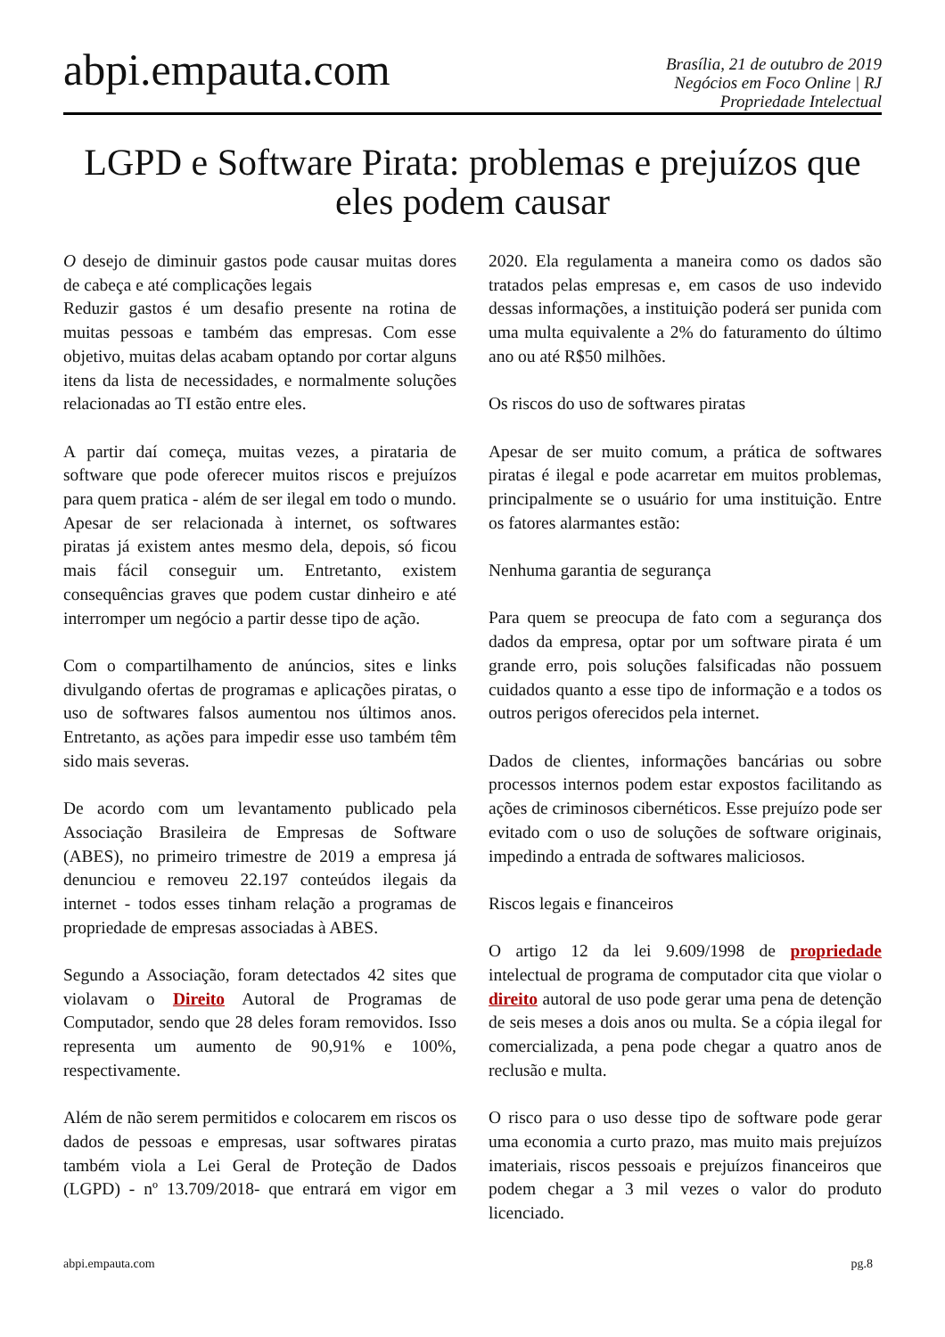abpi.empauta.com
Brasília, 21 de outubro de 2019
Negócios em Foco Online | RJ
Propriedade Intelectual
LGPD e Software Pirata: problemas e prejuízos que eles podem causar
O desejo de diminuir gastos pode causar muitas dores de cabeça e até complicações legais
Reduzir gastos é um desafio presente na rotina de muitas pessoas e também das empresas. Com esse objetivo, muitas delas acabam optando por cortar alguns itens da lista de necessidades, e normalmente soluções relacionadas ao TI estão entre eles.
A partir daí começa, muitas vezes, a pirataria de software que pode oferecer muitos riscos e prejuízos para quem pratica - além de ser ilegal em todo o mundo. Apesar de ser relacionada à internet, os softwares piratas já existem antes mesmo dela, depois, só ficou mais fácil conseguir um. Entretanto, existem consequências graves que podem custar dinheiro e até interromper um negócio a partir desse tipo de ação.
Com o compartilhamento de anúncios, sites e links divulgando ofertas de programas e aplicações piratas, o uso de softwares falsos aumentou nos últimos anos. Entretanto, as ações para impedir esse uso também têm sido mais severas.
De acordo com um levantamento publicado pela Associação Brasileira de Empresas de Software (ABES), no primeiro trimestre de 2019 a empresa já denunciou e removeu 22.197 conteúdos ilegais da internet - todos esses tinham relação a programas de propriedade de empresas associadas à ABES.
Segundo a Associação, foram detectados 42 sites que violavam o Direito Autoral de Programas de Computador, sendo que 28 deles foram removidos. Isso representa um aumento de 90,91% e 100%, respectivamente.
Além de não serem permitidos e colocarem em riscos os dados de pessoas e empresas, usar softwares piratas também viola a Lei Geral de Proteção de Dados (LGPD) - nº 13.709/2018- que entrará em vigor em 2020. Ela regulamenta a maneira como os dados são tratados pelas empresas e, em casos de uso indevido dessas informações, a instituição poderá ser punida com uma multa equivalente a 2% do faturamento do último ano ou até R$50 milhões.
Os riscos do uso de softwares piratas
Apesar de ser muito comum, a prática de softwares piratas é ilegal e pode acarretar em muitos problemas, principalmente se o usuário for uma instituição. Entre os fatores alarmantes estão:
Nenhuma garantia de segurança
Para quem se preocupa de fato com a segurança dos dados da empresa, optar por um software pirata é um grande erro, pois soluções falsificadas não possuem cuidados quanto a esse tipo de informação e a todos os outros perigos oferecidos pela internet.
Dados de clientes, informações bancárias ou sobre processos internos podem estar expostos facilitando as ações de criminosos cibernéticos. Esse prejuízo pode ser evitado com o uso de soluções de software originais, impedindo a entrada de softwares maliciosos.
Riscos legais e financeiros
O artigo 12 da lei 9.609/1998 de propriedade intelectual de programa de computador cita que violar o direito autoral de uso pode gerar uma pena de detenção de seis meses a dois anos ou multa. Se a cópia ilegal for comercializada, a pena pode chegar a quatro anos de reclusão e multa.
O risco para o uso desse tipo de software pode gerar uma economia a curto prazo, mas muito mais prejuízos imateriais, riscos pessoais e prejuízos financeiros que podem chegar a 3 mil vezes o valor do produto licenciado.
abpi.empauta.com pg.8